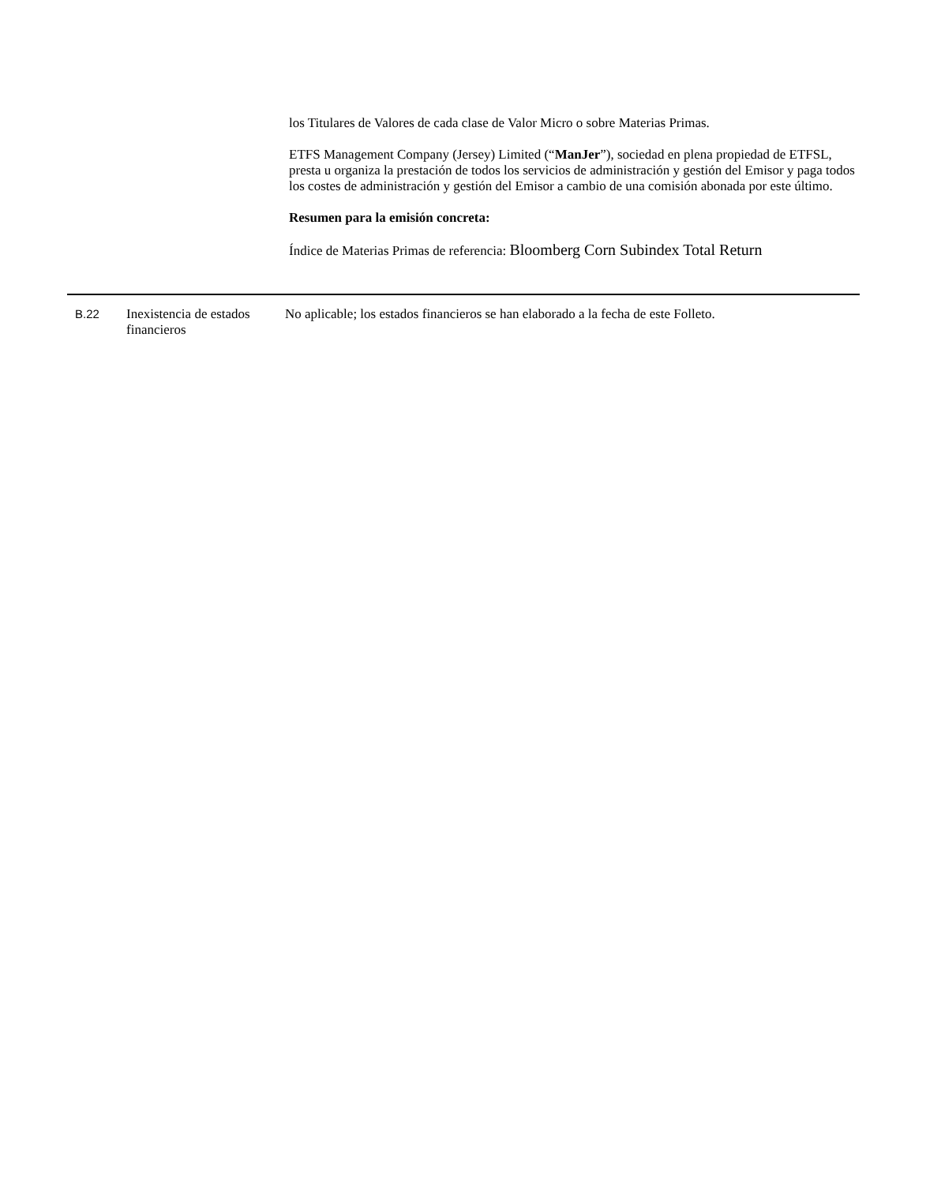los Titulares de Valores de cada clase de Valor Micro o sobre Materias Primas.
ETFS Management Company (Jersey) Limited (“ManJer”), sociedad en plena propiedad de ETFSL, presta u organiza la prestación de todos los servicios de administración y gestión del Emisor y paga todos los costes de administración y gestión del Emisor a cambio de una comisión abonada por este último.
Resumen para la emisión concreta:
Índice de Materias Primas de referencia: Bloomberg Corn Subindex Total Return
| B.22 | Inexistencia de estados financieros | No aplicable; los estados financieros se han elaborado a la fecha de este Folleto. |